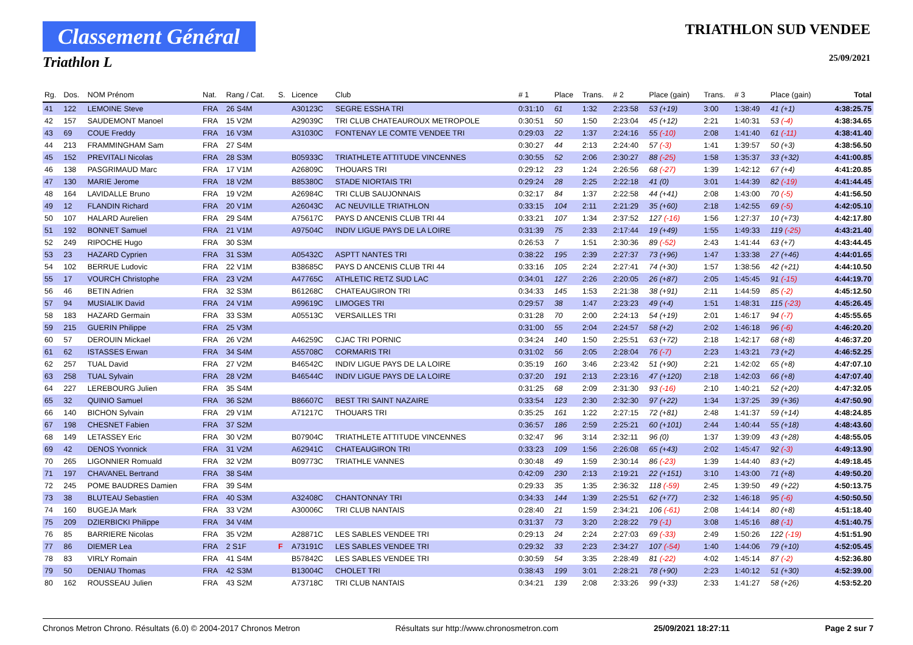Classement Général
Triathlon L
TRIATHLON SUD VENDEE
25/09/2021
| Rg. | Dos. | NOM Prénom | Nat. | Rang / Cat. | S. | Licence | Club | # 1 | Place | Trans. | # 2 | Place (gain) | Trans. | # 3 | Place (gain) | Total |
| --- | --- | --- | --- | --- | --- | --- | --- | --- | --- | --- | --- | --- | --- | --- | --- | --- |
| 41 | 122 | LEMOINE Steve | FRA | 26 S4M | | A30123C | SEGRE ESSHA TRI | 0:31:10 | 61 | 1:32 | 2:23:58 | 53 (+19) | 3:00 | 1:38:49 | 41 (+1) | 4:38:25.75 |
| 42 | 157 | SAUDEMONT Manoel | FRA | 15 V2M | | A29039C | TRI CLUB CHATEAUROUX METROPOLE | 0:30:51 | 50 | 1:50 | 2:23:04 | 45 (+12) | 2:21 | 1:40:31 | 53 (-4) | 4:38:34.65 |
| 43 | 69 | COUE Freddy | FRA | 16 V3M | | A31030C | FONTENAY LE COMTE VENDEE TRI | 0:29:03 | 22 | 1:37 | 2:24:16 | 55 (-10) | 2:08 | 1:41:40 | 61 (-11) | 4:38:41.40 |
| 44 | 213 | FRAMMINGHAM Sam | FRA | 27 S4M | | | | 0:30:27 | 44 | 2:13 | 2:24:40 | 57 (-3) | 1:41 | 1:39:57 | 50 (+3) | 4:38:56.50 |
| 45 | 152 | PREVITALI Nicolas | FRA | 28 S3M | | B05933C | TRIATHLETE ATTITUDE VINCENNES | 0:30:55 | 52 | 2:06 | 2:30:27 | 88 (-25) | 1:58 | 1:35:37 | 33 (+32) | 4:41:00.85 |
| 46 | 138 | PASGRIMAUD Marc | FRA | 17 V1M | | A26809C | THOUARS TRI | 0:29:12 | 23 | 1:24 | 2:26:56 | 68 (-27) | 1:39 | 1:42:12 | 67 (+4) | 4:41:20.85 |
| 47 | 130 | MARIE Jerome | FRA | 18 V2M | | B85380C | STADE NIORTAIS TRI | 0:29:24 | 28 | 2:25 | 2:22:18 | 41 (0) | 3:01 | 1:44:39 | 82 (-19) | 4:41:44.45 |
| 48 | 164 | LAVIDALLE Bruno | FRA | 19 V2M | | A26984C | TRI CLUB SAUJONNAIS | 0:32:17 | 84 | 1:37 | 2:22:58 | 44 (+41) | 2:08 | 1:43:00 | 70 (-5) | 4:41:56.50 |
| 49 | 12 | FLANDIN Richard | FRA | 20 V1M | | A26043C | AC NEUVILLE TRIATHLON | 0:33:15 | 104 | 2:11 | 2:21:29 | 35 (+60) | 2:18 | 1:42:55 | 69 (-5) | 4:42:05.10 |
| 50 | 107 | HALARD Aurelien | FRA | 29 S4M | | A75617C | PAYS D ANCENIS CLUB TRI 44 | 0:33:21 | 107 | 1:34 | 2:37:52 | 127 (-16) | 1:56 | 1:27:37 | 10 (+73) | 4:42:17.80 |
| 51 | 192 | BONNET Samuel | FRA | 21 V1M | | A97504C | INDIV LIGUE PAYS DE LA LOIRE | 0:31:39 | 75 | 2:33 | 2:17:44 | 19 (+49) | 1:55 | 1:49:33 | 119 (-25) | 4:43:21.40 |
| 52 | 249 | RIPOCHE Hugo | FRA | 30 S3M | | | | 0:26:53 | 7 | 1:51 | 2:30:36 | 89 (-52) | 2:43 | 1:41:44 | 63 (+7) | 4:43:44.45 |
| 53 | 23 | HAZARD Cyprien | FRA | 31 S3M | | A05432C | ASPTT NANTES TRI | 0:38:22 | 195 | 2:39 | 2:27:37 | 73 (+96) | 1:47 | 1:33:38 | 27 (+46) | 4:44:01.65 |
| 54 | 102 | BERRUE Ludovic | FRA | 22 V1M | | B38685C | PAYS D ANCENIS CLUB TRI 44 | 0:33:16 | 105 | 2:24 | 2:27:41 | 74 (+30) | 1:57 | 1:38:56 | 42 (+21) | 4:44:10.50 |
| 55 | 17 | VOURCH Christophe | FRA | 23 V2M | | A47765C | ATHLETIC RETZ SUD LAC | 0:34:01 | 127 | 2:26 | 2:20:05 | 26 (+87) | 2:05 | 1:45:45 | 91 (-15) | 4:44:19.70 |
| 56 | 46 | BETIN Adrien | FRA | 32 S3M | | B61268C | CHATEAUGIRON TRI | 0:34:33 | 145 | 1:53 | 2:21:38 | 38 (+91) | 2:11 | 1:44:59 | 85 (-2) | 4:45:12.50 |
| 57 | 94 | MUSIALIK David | FRA | 24 V1M | | A99619C | LIMOGES TRI | 0:29:57 | 38 | 1:47 | 2:23:23 | 49 (+4) | 1:51 | 1:48:31 | 115 (-23) | 4:45:26.45 |
| 58 | 183 | HAZARD Germain | FRA | 33 S3M | | A05513C | VERSAILLES TRI | 0:31:28 | 70 | 2:00 | 2:24:13 | 54 (+19) | 2:01 | 1:46:17 | 94 (-7) | 4:45:55.65 |
| 59 | 215 | GUERIN Philippe | FRA | 25 V3M | | | | 0:31:00 | 55 | 2:04 | 2:24:57 | 58 (+2) | 2:02 | 1:46:18 | 96 (-6) | 4:46:20.20 |
| 60 | 57 | DEROUIN Mickael | FRA | 26 V2M | | A46259C | CJAC TRI PORNIC | 0:34:24 | 140 | 1:50 | 2:25:51 | 63 (+72) | 2:18 | 1:42:17 | 68 (+8) | 4:46:37.20 |
| 61 | 62 | ISTASSES Erwan | FRA | 34 S4M | | A55708C | CORMARIS TRI | 0:31:02 | 56 | 2:05 | 2:28:04 | 76 (-7) | 2:23 | 1:43:21 | 73 (+2) | 4:46:52.25 |
| 62 | 257 | TUAL David | FRA | 27 V2M | | B46542C | INDIV LIGUE PAYS DE LA LOIRE | 0:35:19 | 160 | 3:46 | 2:23:42 | 51 (+90) | 2:21 | 1:42:02 | 65 (+8) | 4:47:07.10 |
| 63 | 258 | TUAL Sylvain | FRA | 28 V2M | | B46544C | INDIV LIGUE PAYS DE LA LOIRE | 0:37:20 | 191 | 2:13 | 2:23:16 | 47 (+120) | 2:18 | 1:42:03 | 66 (+8) | 4:47:07.40 |
| 64 | 227 | LEREBOURG Julien | FRA | 35 S4M | | | | 0:31:25 | 68 | 2:09 | 2:31:30 | 93 (-16) | 2:10 | 1:40:21 | 52 (+20) | 4:47:32.05 |
| 65 | 32 | QUINIO Samuel | FRA | 36 S2M | | B86607C | BEST TRI SAINT NAZAIRE | 0:33:54 | 123 | 2:30 | 2:32:30 | 97 (+22) | 1:34 | 1:37:25 | 39 (+36) | 4:47:50.90 |
| 66 | 140 | BICHON Sylvain | FRA | 29 V1M | | A71217C | THOUARS TRI | 0:35:25 | 161 | 1:22 | 2:27:15 | 72 (+81) | 2:48 | 1:41:37 | 59 (+14) | 4:48:24.85 |
| 67 | 198 | CHESNET Fabien | FRA | 37 S2M | | | | 0:36:57 | 186 | 2:59 | 2:25:21 | 60 (+101) | 2:44 | 1:40:44 | 55 (+18) | 4:48:43.60 |
| 68 | 149 | LETASSEY Eric | FRA | 30 V2M | | B07904C | TRIATHLETE ATTITUDE VINCENNES | 0:32:47 | 96 | 3:14 | 2:32:11 | 96 (0) | 1:37 | 1:39:09 | 43 (+28) | 4:48:55.05 |
| 69 | 42 | DENOS Yvonnick | FRA | 31 V2M | | A62941C | CHATEAUGIRON TRI | 0:33:23 | 109 | 1:56 | 2:26:08 | 65 (+43) | 2:02 | 1:45:47 | 92 (-3) | 4:49:13.90 |
| 70 | 265 | LIGONNIER Romuald | FRA | 32 V2M | | B09773C | TRIATHLE VANNES | 0:30:48 | 49 | 1:59 | 2:30:14 | 86 (-23) | 1:39 | 1:44:40 | 83 (+2) | 4:49:18.45 |
| 71 | 197 | CHAVANEL Bertrand | FRA | 38 S4M | | | | 0:42:09 | 230 | 2:13 | 2:19:21 | 22 (+151) | 3:10 | 1:43:00 | 71 (+8) | 4:49:50.20 |
| 72 | 245 | POME BAUDRES Damien | FRA | 39 S4M | | | | 0:29:33 | 35 | 1:35 | 2:36:32 | 118 (-59) | 2:45 | 1:39:50 | 49 (+22) | 4:50:13.75 |
| 73 | 38 | BLUTEAU Sebastien | FRA | 40 S3M | | A32408C | CHANTONNAY TRI | 0:34:33 | 144 | 1:39 | 2:25:51 | 62 (+77) | 2:32 | 1:46:18 | 95 (-6) | 4:50:50.50 |
| 74 | 160 | BUGEJA Mark | FRA | 33 V2M | | A30006C | TRI CLUB NANTAIS | 0:28:40 | 21 | 1:59 | 2:34:21 | 106 (-61) | 2:08 | 1:44:14 | 80 (+8) | 4:51:18.40 |
| 75 | 209 | DZIERBICKI Philippe | FRA | 34 V4M | | | | 0:31:37 | 73 | 3:20 | 2:28:22 | 79 (-1) | 3:08 | 1:45:16 | 88 (-1) | 4:51:40.75 |
| 76 | 85 | BARRIERE Nicolas | FRA | 35 V2M | | A28871C | LES SABLES VENDEE TRI | 0:29:13 | 24 | 2:24 | 2:27:03 | 69 (-33) | 2:49 | 1:50:26 | 122 (-19) | 4:51:51.90 |
| 77 | 86 | DIEMER Lea | FRA | 2 S1F | F | A73191C | LES SABLES VENDEE TRI | 0:29:32 | 33 | 2:23 | 2:34:27 | 107 (-54) | 1:40 | 1:44:06 | 79 (+10) | 4:52:05.45 |
| 78 | 83 | VIRLY Romain | FRA | 41 S4M | | B57842C | LES SABLES VENDEE TRI | 0:30:59 | 54 | 3:35 | 2:28:49 | 81 (-22) | 4:02 | 1:45:14 | 87 (-2) | 4:52:36.80 |
| 79 | 50 | DENIAU Thomas | FRA | 42 S3M | | B13004C | CHOLET TRI | 0:38:43 | 199 | 3:01 | 2:28:21 | 78 (+90) | 2:23 | 1:40:12 | 51 (+30) | 4:52:39.00 |
| 80 | 162 | ROUSSEAU Julien | FRA | 43 S2M | | A73718C | TRI CLUB NANTAIS | 0:34:21 | 139 | 2:08 | 2:33:26 | 99 (+33) | 2:33 | 1:41:27 | 58 (+26) | 4:53:52.20 |
Chronos Metron Chrono. Résultats (6.0) © 2004-2017 Chronos Metron Résultats sur http://www.chronosmetron.com 25/09/2021 18:27:11 Page 2 sur 7